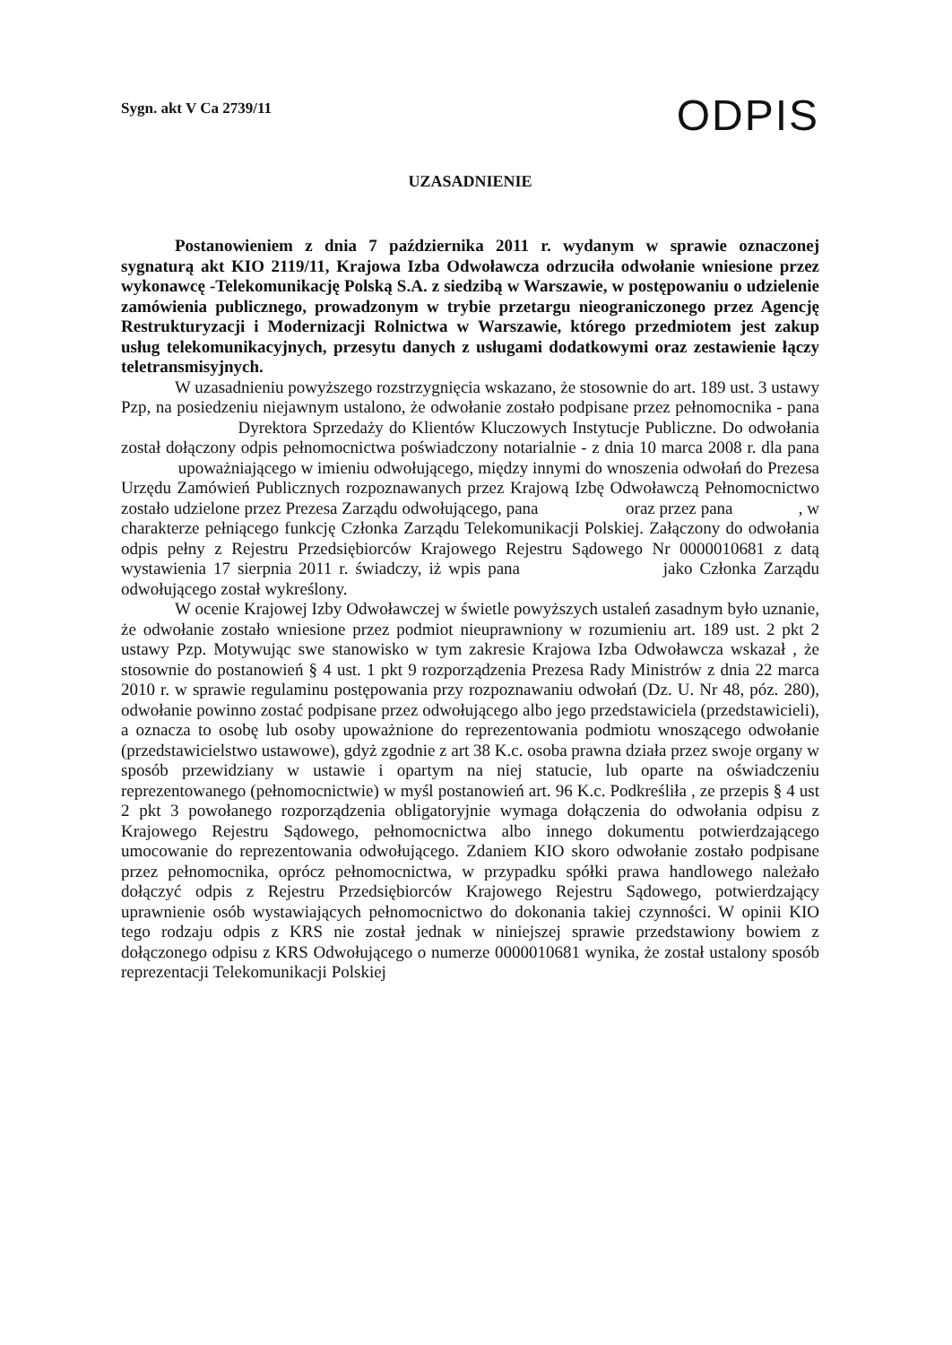Sygn. akt V Ca 2739/11
ODPIS
UZASADNIENIE
Postanowieniem z dnia 7 października 2011 r. wydanym w sprawie oznaczonej sygnaturą akt KIO 2119/11, Krajowa Izba Odwoławcza odrzuciła odwołanie wniesione przez wykonawcę -Telekomunikację Polską S.A. z siedzibą w Warszawie, w postępowaniu o udzielenie zamówienia publicznego, prowadzonym w trybie przetargu nieograniczonego przez Agencję Restrukturyzacji i Modernizacji Rolnictwa w Warszawie, którego przedmiotem jest zakup usług telekomunikacyjnych, przesytu danych z usługami dodatkowymi oraz zestawienie łączy teletransmisyjnych.
W uzasadnieniu powyższego rozstrzygnięcia wskazano, że stosownie do art. 189 ust. 3 ustawy Pzp, na posiedzeniu niejawnym ustalono, że odwołanie zostało podpisane przez pełnomocnika - pana Dyrektora Sprzedaży do Klientów Kluczowych Instytucje Publiczne. Do odwołania został dołączony odpis pełnomocnictwa poświadczony notarialnie - z dnia 10 marca 2008 r. dla pana upoważniającego w imieniu odwołującego, między innymi do wnoszenia odwołań do Prezesa Urzędu Zamówień Publicznych rozpoznawanych przez Krajową Izbę Odwoławczą Pełnomocnictwo zostało udzielone przez Prezesa Zarządu odwołującego, pana oraz przez pana , w charakterze pełniącego funkcję Członka Zarządu Telekomunikacji Polskiej. Załączony do odwołania odpis pełny z Rejestru Przedsiębiorców Krajowego Rejestru Sądowego Nr 0000010681 z datą wystawienia 17 sierpnia 2011 r. świadczy, iż wpis pana jako Członka Zarządu odwołującego został wykreślony.
W ocenie Krajowej Izby Odwoławczej w świetle powyższych ustaleń zasadnym było uznanie, że odwołanie zostało wniesione przez podmiot nieuprawniony w rozumieniu art. 189 ust. 2 pkt 2 ustawy Pzp. Motywując swe stanowisko w tym zakresie Krajowa Izba Odwoławcza wskazał , że stosownie do postanowień § 4 ust. 1 pkt 9 rozporządzenia Prezesa Rady Ministrów z dnia 22 marca 2010 r. w sprawie regulaminu postępowania przy rozpoznawaniu odwołań (Dz. U. Nr 48, póz. 280), odwołanie powinno zostać podpisane przez odwołującego albo jego przedstawiciela (przedstawicieli), a oznacza to osobę lub osoby upoważnione do reprezentowania podmiotu wnoszącego odwołanie (przedstawicielstwo ustawowe), gdyż zgodnie z art 38 K.c. osoba prawna działa przez swoje organy w sposób przewidziany w ustawie i opartym na niej statucie, lub oparte na oświadczeniu reprezentowanego (pełnomocnictwie) w myśl postanowień art. 96 K.c. Podkreśliła , ze przepis § 4 ust 2 pkt 3 powołanego rozporządzenia obligatoryjnie wymaga dołączenia do odwołania odpisu z Krajowego Rejestru Sądowego, pełnomocnictwa albo innego dokumentu potwierdzającego umocowanie do reprezentowania odwołującego. Zdaniem KIO skoro odwołanie zostało podpisane przez pełnomocnika, oprócz pełnomocnictwa, w przypadku spółki prawa handlowego należało dołączyć odpis z Rejestru Przedsiębiorców Krajowego Rejestru Sądowego, potwierdzający uprawnienie osób wystawiających pełnomocnictwo do dokonania takiej czynności. W opinii KIO tego rodzaju odpis z KRS nie został jednak w niniejszej sprawie przedstawiony bowiem z dołączonego odpisu z KRS Odwołującego o numerze 0000010681 wynika, że został ustalony sposób reprezentacji Telekomunikacji Polskiej